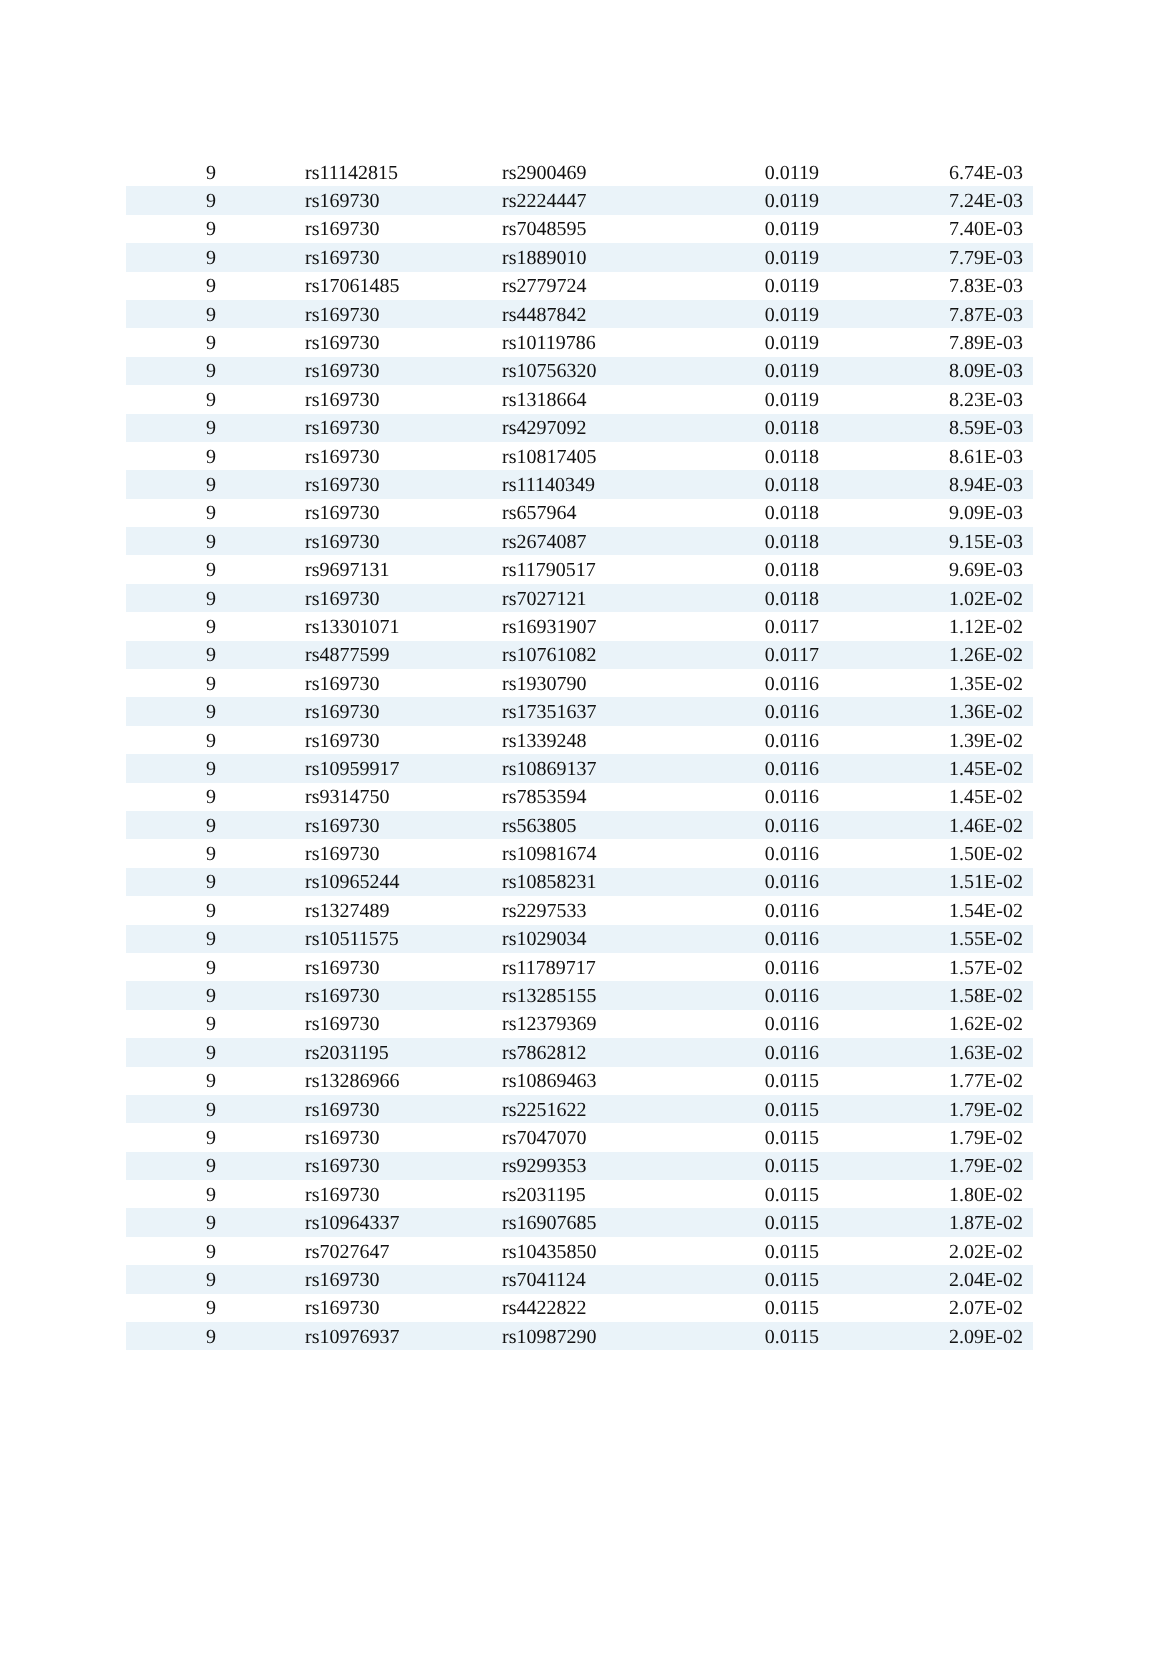| 9 | rs11142815 | rs2900469 | 0.0119 | 6.74E-03 |
| 9 | rs169730 | rs2224447 | 0.0119 | 7.24E-03 |
| 9 | rs169730 | rs7048595 | 0.0119 | 7.40E-03 |
| 9 | rs169730 | rs1889010 | 0.0119 | 7.79E-03 |
| 9 | rs17061485 | rs2779724 | 0.0119 | 7.83E-03 |
| 9 | rs169730 | rs4487842 | 0.0119 | 7.87E-03 |
| 9 | rs169730 | rs10119786 | 0.0119 | 7.89E-03 |
| 9 | rs169730 | rs10756320 | 0.0119 | 8.09E-03 |
| 9 | rs169730 | rs1318664 | 0.0119 | 8.23E-03 |
| 9 | rs169730 | rs4297092 | 0.0118 | 8.59E-03 |
| 9 | rs169730 | rs10817405 | 0.0118 | 8.61E-03 |
| 9 | rs169730 | rs11140349 | 0.0118 | 8.94E-03 |
| 9 | rs169730 | rs657964 | 0.0118 | 9.09E-03 |
| 9 | rs169730 | rs2674087 | 0.0118 | 9.15E-03 |
| 9 | rs9697131 | rs11790517 | 0.0118 | 9.69E-03 |
| 9 | rs169730 | rs7027121 | 0.0118 | 1.02E-02 |
| 9 | rs13301071 | rs16931907 | 0.0117 | 1.12E-02 |
| 9 | rs4877599 | rs10761082 | 0.0117 | 1.26E-02 |
| 9 | rs169730 | rs1930790 | 0.0116 | 1.35E-02 |
| 9 | rs169730 | rs17351637 | 0.0116 | 1.36E-02 |
| 9 | rs169730 | rs1339248 | 0.0116 | 1.39E-02 |
| 9 | rs10959917 | rs10869137 | 0.0116 | 1.45E-02 |
| 9 | rs9314750 | rs7853594 | 0.0116 | 1.45E-02 |
| 9 | rs169730 | rs563805 | 0.0116 | 1.46E-02 |
| 9 | rs169730 | rs10981674 | 0.0116 | 1.50E-02 |
| 9 | rs10965244 | rs10858231 | 0.0116 | 1.51E-02 |
| 9 | rs1327489 | rs2297533 | 0.0116 | 1.54E-02 |
| 9 | rs10511575 | rs1029034 | 0.0116 | 1.55E-02 |
| 9 | rs169730 | rs11789717 | 0.0116 | 1.57E-02 |
| 9 | rs169730 | rs13285155 | 0.0116 | 1.58E-02 |
| 9 | rs169730 | rs12379369 | 0.0116 | 1.62E-02 |
| 9 | rs2031195 | rs7862812 | 0.0116 | 1.63E-02 |
| 9 | rs13286966 | rs10869463 | 0.0115 | 1.77E-02 |
| 9 | rs169730 | rs2251622 | 0.0115 | 1.79E-02 |
| 9 | rs169730 | rs7047070 | 0.0115 | 1.79E-02 |
| 9 | rs169730 | rs9299353 | 0.0115 | 1.79E-02 |
| 9 | rs169730 | rs2031195 | 0.0115 | 1.80E-02 |
| 9 | rs10964337 | rs16907685 | 0.0115 | 1.87E-02 |
| 9 | rs7027647 | rs10435850 | 0.0115 | 2.02E-02 |
| 9 | rs169730 | rs7041124 | 0.0115 | 2.04E-02 |
| 9 | rs169730 | rs4422822 | 0.0115 | 2.07E-02 |
| 9 | rs10976937 | rs10987290 | 0.0115 | 2.09E-02 |